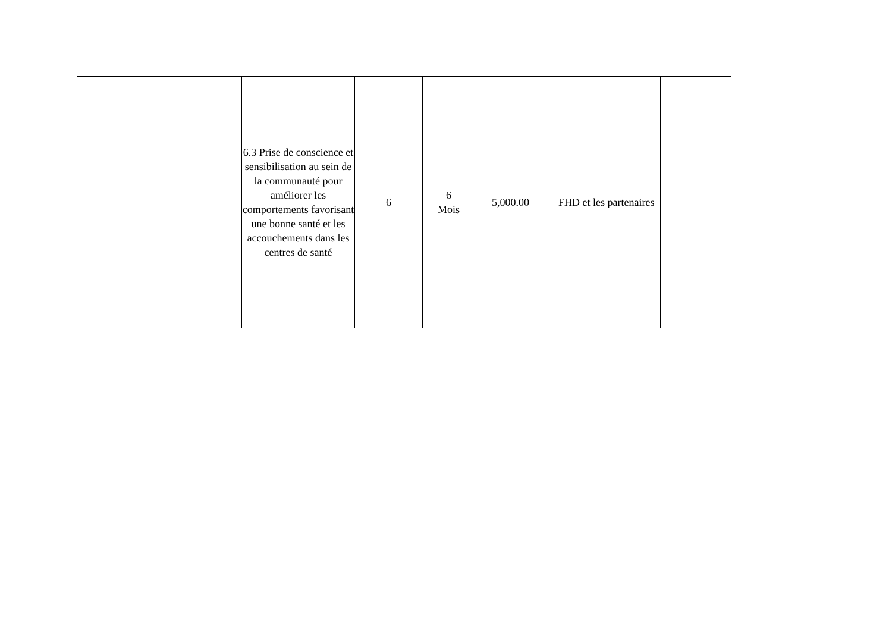| | | 6.3 Prise de conscience et sensibilisation au sein de la communauté pour améliorer les comportements favorisant une bonne santé et les accouchements dans les centres de santé | 6 | 6 Mois | 5,000.00 | FHD et les partenaires | |